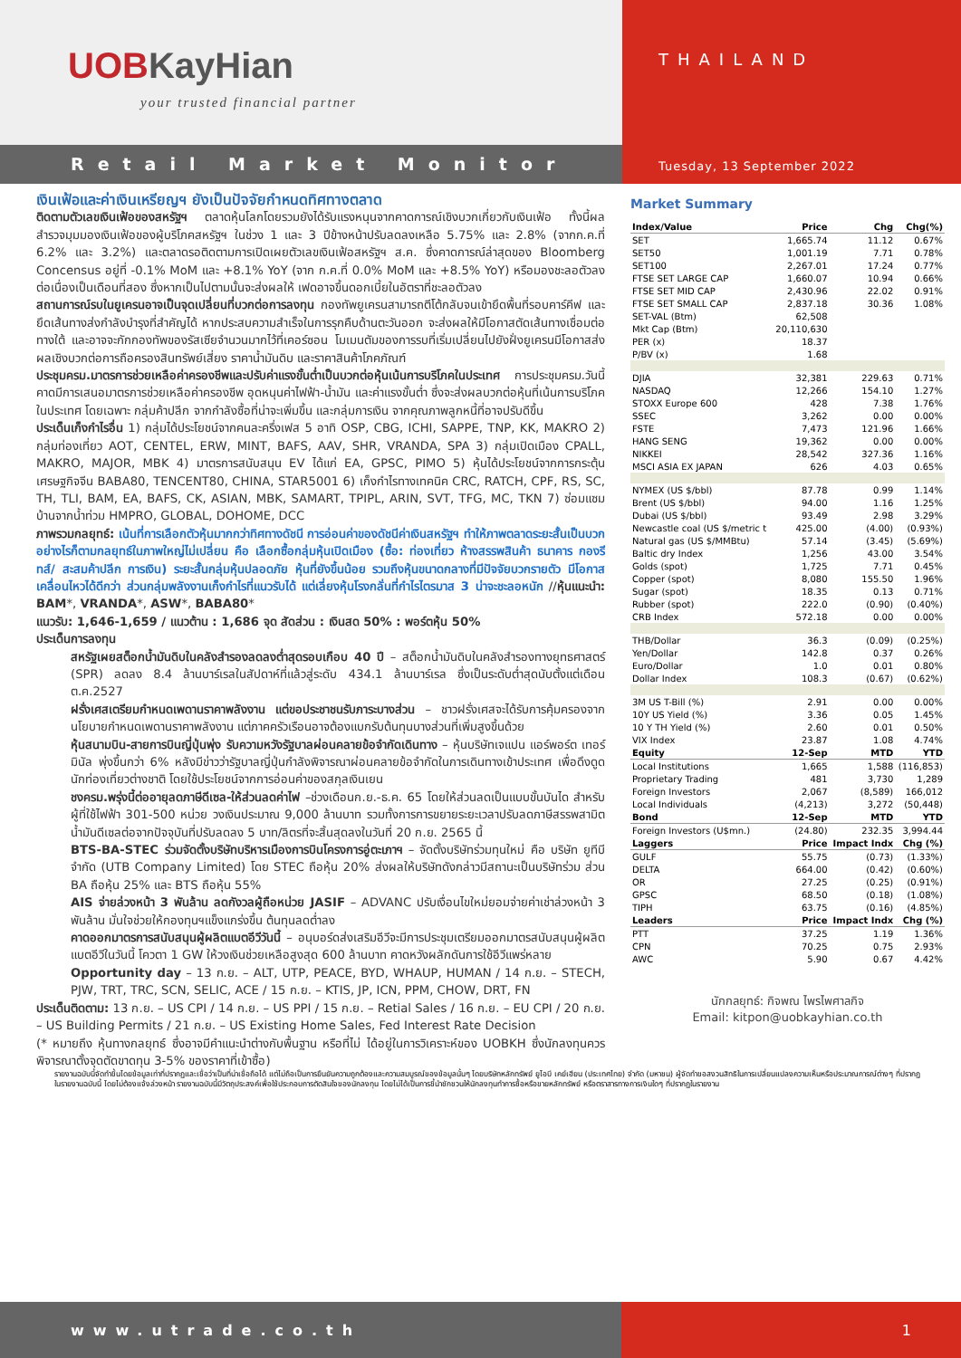UOBKayHian
your trusted financial partner
Retail Market Monitor
THAILAND
Tuesday, 13 September 2022
เงินเฟ้อและค่าเงินเหรียญฯ ยังเป็นปัจจัยกำหนดทิศทางตลาด
ติดตามตัวเลขเงินเฟ้อของสหรัฐฯ ตลาดหุ้นโลกโดยรวมยังได้รับแรงหนุนจากคาดการณ์เชิงบวกเกี่ยวกับเงินเฟ้อ ทั้งนี้ผลสำรวจมุมมองเงินเฟ้อของผู้บริโภคสหรัฐฯ ในช่วง 1 และ 3 ปีข้างหน้าปรับลดลงเหลือ 5.75% และ 2.8% (จากก.ค.ที่ 6.2% และ 3.2%) และตลาดรอติดตามการเปิดเผยตัวเลขเงินเฟ้อสหรัฐฯ ส.ค. ซึ่งคาดการณ์ล่าสุดของ Bloomberg Concensus อยู่ที่ -0.1% MoM และ +8.1% YoY (จาก ก.ค.ที่ 0.0% MoM และ +8.5% YoY) หรือมองชะลอตัวลงต่อเนื่องเป็นเดือนที่สอง ซึ่งหากเป็นไปตามนั้นจะส่งผลให้ เฟดอาจขึ้นดอกเบี้ยในอัตราที่ชะลอตัวลง
สถานการณ์รบในยูเครนอาจเป็นจุดเปลี่ยนที่บวกต่อการลงทุน กองทัพยูเครนสามารถตีโต้กลับจนเข้ายึดพื้นที่รอบคาร์คีฟ และยึดเส้นทางส่งกำลังบำรุงที่สำคัญได้ หากประสบความสำเร็จในการรุกคืบด้านตะวันออก จะส่งผลให้มีโอกาสตัดเส้นทางเชื่อมต่อทางใต้ และอาจจะกักกองทัพของรัสเซียจำนวนมากไว้ที่เคอร์ซอน โมเมนตัมของการรบที่เริ่มเปลี่ยนไปยังฝั่งยูเครนมีโอกาสส่งผลเชิงบวกต่อการถือครองสินทรัพย์เสี่ยง ราคาน้ำมันดิบ และราคาสินค้าโภคภัณฑ์
ประชุมครม.มาตรการช่วยเหลือค่าครองชีพและปรับค่าแรงขั้นต่ำเป็นบวกต่อหุ้นเน้นการบริโภคในประเทศ การประชุมครม.วันนี้ คาดมีการเสนอมาตรการช่วยเหลือค่าครองชีพ อุดหนุนค่าไฟฟ้า-น้ำมัน และค่าแรงขั้นต่ำ ซึ่งจะส่งผลบวกต่อหุ้นที่เน้นการบริโภคในประเทศ โดยเฉพาะ กลุ่มค้าปลีก จากกำลังซื้อที่น่าจะเพิ่มขึ้น และกลุ่มการเงิน จากคุณภาพลูกหนี้ที่อาจปรับดีขึ้น
ประเด็นเก็งกำไรอื่น 1) กลุ่มได้ประโยชน์จากคนละครึ่งเฟส 5 อาทิ OSP, CBG, ICHI, SAPPE, TNP, KK, MAKRO 2) กลุ่มท่องเที่ยว AOT, CENTEL, ERW, MINT, BAFS, AAV, SHR, VRANDA, SPA 3) กลุ่มเปิดเมือง CPALL, MAKRO, MAJOR, MBK 4) มาตรการสนับสนุน EV ได้แก่ EA, GPSC, PIMO 5) หุ้นได้ประโยชน์จากการกระตุ้นเศรษฐกิจจีน BABA80, TENCENT80, CHINA, STAR5001 6) เก็งกำไรทางเทคนิค CRC, RATCH, CPF, RS, SC, TH, TLI, BAM, EA, BAFS, CK, ASIAN, MBK, SAMART, TPIPL, ARIN, SVT, TFG, MC, TKN 7) ซ่อมแซมบ้านจากน้ำท่วม HMPRO, GLOBAL, DOHOME, DCC
ภาพรวมกลยุทธ์: เน้นที่การเลือกตัวหุ้นมากกว่าทิศทางดัชนี การอ่อนค่าของดัชนีค่าเงินสหรัฐฯ ทำให้ภาพตลาดระยะสั้นเป็นบวก อย่างไรก็ตามกลยุทธ์ในภาพใหญ่ไม่เปลี่ยน คือ เลือกซื้อกลุ่มหุ้นเปิดเมือง (ซื้อ: ท่องเที่ยว ห้างสรรพสินค้า ธนาคาร กองรีทส์/ สะสมค้าปลีก การเงิน) ระยะสั้นกลุ่มหุ้นปลอดภัย หุ้นที่ยังขึ้นน้อย รวมถึงหุ้นขนาดกลางที่มีปัจจัยบวกรายตัว มีโอกาสเคลื่อนไหวได้ดีกว่า ส่วนกลุ่มพลังงานเก็งกำไรที่แนวรับได้ แต่เลี่ยงหุ้นโรงกลั่นที่กำไรไตรมาส 3 น่าจะชะลอหนัก //หุ้นแนะนำ: BAM*, VRANDA*, ASW*, BABA80*
แนวรับ: 1,646-1,659 / แนวต้าน : 1,686 จุด สัดส่วน : เงินสด 50% : พอร์ตหุ้น 50%
ประเด็นการลงทุน
สหรัฐเผยสต็อกน้ำมันดิบในคลังสำรองลดลงต่ำสุดรอบเกือบ 40 ปี – สต็อกน้ำมันดิบในคลังสำรองทางยุทธศาสตร์ (SPR) ลดลง 8.4 ล้านบาร์เรลในสัปดาห์ที่แล้วสู่ระดับ 434.1 ล้านบาร์เรล ซึ่งเป็นระดับต่ำสุดนับตั้งแต่เดือนต.ค.2527
ฝรั่งเศสเตรียมกำหนดเพดานราคาพลังงาน แต่ขอประชาชนรับภาระบางส่วน – ชาวฝรั่งเศสจะได้รับการคุ้มครองจากนโยบายกำหนดเพดานราคาพลังงาน แต่ภาคครัวเรือนอาจต้องแบกรับต้นทุนบางส่วนที่เพิ่มสูงขึ้นด้วย
หุ้นสนามบิน-สายการบินญี่ปุ่นพุ่ง รับความหวังรัฐบาลผ่อนคลายข้อจำกัดเดินทาง – หุ้นบริษัทเจแปน แอร์พอร์ต เทอร์มินัล พุ่งขึ้นกว่า 6% หลังมีข่าวว่ารัฐบาลญี่ปุ่นกำลังพิจารณาผ่อนคลายข้อจำกัดในการเดินทางเข้าประเทศ เพื่อดึงดูดนักท่องเที่ยวต่างชาติ โดยใช้ประโยชน์จากการอ่อนค่าของสกุลเงินเยน
ชงครม.พรุ่งนี้ต่ออายุลดภาษีดีเซล-ให้ส่วนลดค่าไฟ –ช่วงเดือนก.ย.-ธ.ค. 65 โดยให้ส่วนลดเป็นแบบขั้นบันได สำหรับผู้ที่ใช้ไฟฟ้า 301-500 หน่วย วงเงินประมาณ 9,000 ล้านบาท รวมทั้งการการขยายระยะเวลาปรับลดภาษีสรรพสามิตน้ำมันดีเซลต่อจากปัจจุบันที่ปรับลดลง 5 บาท/ลิตรที่จะสิ้นสุดลงในวันที่ 20 ก.ย. 2565 นี้
BTS-BA-STEC ร่วมจัดตั้งบริษัทบริหารเมืองการบินโครงการอู่ตะเภาฯ – จัดตั้งบริษัทร่วมทุนใหม่ คือ บริษัท ยูทีบี จำกัด (UTB Company Limited) โดย STEC ถือหุ้น 20% ส่งผลให้บริษัทดังกล่าวมีสถานะเป็นบริษัทร่วม ส่วน BA ถือหุ้น 25% และ BTS ถือหุ้น 55%
AIS จ่ายล่วงหน้า 3 พันล้าน ลดกังวลผู้ถือหน่วย JASIF – ADVANC ปรับเงื่อนไขใหม่ยอมจ่ายค่าเช่าล่วงหน้า 3 พันล้าน มั่นใจช่วยให้กองทุนฯแข็งแกร่งขึ้น ต้นทุนลดต่ำลง
คาดออกมาตรการสนับสนุนผู้ผลิตแบตอีวีวันนี้ – อนุบอร์ดส่งเสริมอีวีจะมีการประชุมเตรียมออกมาตรสนับสนุนผู้ผลิตแบตอีวีในวันนี้ โควตา 1 GW ให้วงเงินช่วยเหลือสูงสุด 600 ล้านบาท คาดหวังผลักดันการใช้อีวีแพร่หลาย
Opportunity day – 13 ก.ย. – ALT, UTP, PEACE, BYD, WHAUP, HUMAN / 14 ก.ย. – STECH, PJW, TRT, TRC, SCN, SELIC, ACE / 15 ก.ย. – KTIS, JP, ICN, PPM, CHOW, DRT, FN
ประเด็นติดตาม: 13 ก.ย. – US CPI / 14 ก.ย. – US PPI / 15 ก.ย. – Retial Sales / 16 ก.ย. – EU CPI / 20 ก.ย. – US Building Permits / 21 ก.ย. – US Existing Home Sales, Fed Interest Rate Decision
(* หมายถึง หุ้นทางกลยุทธ์ ซึ่งอาจมีคำแนะนำต่างกับพื้นฐาน หรือที่ไม่ ได้อยู่ในการวิเคราะห์ของ UOBKH ซึ่งนักลงทุนควรพิจารณาตั้งจุดตัดขาดทุน 3-5% ของราคาที่เข้าซื้อ)
Market Summary
| Index/Value | Price | Chg | Chg(%) |
| --- | --- | --- | --- |
| SET | 1,665.74 | 11.12 | 0.67% |
| SET50 | 1,001.19 | 7.71 | 0.78% |
| SET100 | 2,267.01 | 17.24 | 0.77% |
| FTSE SET LARGE CAP | 1,660.07 | 10.94 | 0.66% |
| FTSE SET MID CAP | 2,430.96 | 22.02 | 0.91% |
| FTSE SET SMALL CAP | 2,837.18 | 30.36 | 1.08% |
| SET-VAL (Btm) | 62,508 | | |
| Mkt Cap (Btm) | 20,110,630 | | |
| PER (x) | 18.37 | | |
| P/BV (x) | 1.68 | | |
| DJIA | 32,381 | 229.63 | 0.71% |
| NASDAQ | 12,266 | 154.10 | 1.27% |
| STOXX Europe 600 | 428 | 7.38 | 1.76% |
| SSEC | 3,262 | 0.00 | 0.00% |
| FSTE | 7,473 | 121.96 | 1.66% |
| HANG SENG | 19,362 | 0.00 | 0.00% |
| NIKKEI | 28,542 | 327.36 | 1.16% |
| MSCI ASIA EX JAPAN | 626 | 4.03 | 0.65% |
| NYMEX (US $/bbl) | 87.78 | 0.99 | 1.14% |
| Brent (US $/bbl) | 94.00 | 1.16 | 1.25% |
| Dubai (US $/bbl) | 93.49 | 2.98 | 3.29% |
| Newcastle coal (US $/metric t | 425.00 | (4.00) | (0.93%) |
| Natural gas (US $/MMBtu) | 57.14 | (3.45) | (5.69%) |
| Baltic dry Index | 1,256 | 43.00 | 3.54% |
| Golds (spot) | 1,725 | 7.71 | 0.45% |
| Copper (spot) | 8,080 | 155.50 | 1.96% |
| Sugar (spot) | 18.35 | 0.13 | 0.71% |
| Rubber (spot) | 222.0 | (0.90) | (0.40%) |
| CRB Index | 572.18 | 0.00 | 0.00% |
| THB/Dollar | 36.3 | (0.09) | (0.25%) |
| Yen/Dollar | 142.8 | 0.37 | 0.26% |
| Euro/Dollar | 1.0 | 0.01 | 0.80% |
| Dollar Index | 108.3 | (0.67) | (0.62%) |
| 3M US T-Bill (%) | 2.91 | 0.00 | 0.00% |
| 10Y US Yield (%) | 3.36 | 0.05 | 1.45% |
| 10 Y TH Yield (%) | 2.60 | 0.01 | 0.50% |
| VIX Index | 23.87 | 1.08 | 4.74% |
| Equity | 12-Sep | MTD | YTD |
| Local Institutions | 1,665 | 1,588 | (116,853) |
| Proprietary Trading | 481 | 3,730 | 1,289 |
| Foreign Investors | 2,067 | (8,589) | 166,012 |
| Local Individuals | (4,213) | 3,272 | (50,448) |
| Bond | 12-Sep | MTD | YTD |
| Foreign Investors (U$mn.) | (24.80) | 232.35 | 3,994.44 |
| Laggers | Price | Impact Indx | Chg (%) |
| GULF | 55.75 | (0.73) | (1.33%) |
| DELTA | 664.00 | (0.42) | (0.60%) |
| OR | 27.25 | (0.25) | (0.91%) |
| GPSC | 68.50 | (0.18) | (1.08%) |
| TIPH | 63.75 | (0.16) | (4.85%) |
| Leaders | Price | Impact Indx | Chg (%) |
| PTT | 37.25 | 1.19 | 1.36% |
| CPN | 70.25 | 0.75 | 2.93% |
| AWC | 5.90 | 0.67 | 4.42% |
นักกลยุทธ์: กิจพณ ไพรไพศาลกิจ
Email: kitpon@uobkayhian.co.th
รายงานฉบับนี้จัดทำขึ้นโดยข้อมูลเท่าที่ปรากฏและเชื่อว่าเป็นที่น่าเชื่อถือได้ แต่ไม่ถือเป็นการยืนยันความถูกต้องและความสมบูรณ์ของข้อมูลนั้นๆ โดยบริษัทหลักทรัพย์ ยูโอบี เคย์เฮียน (ประเทศไทย) จำกัด (มหาชน) ผู้จัดทำขอสงวนสิทธิในการเปลี่ยนแปลงความเห็นหรือประมาณการณ์ต่างๆ ที่ปรากฏในรายงานฉบับนี้ โดยไม่ต้องแจ้งล่วงหน้า รายงานฉบับนี้มีวัตถุประสงค์เพื่อใช้ประกอบการตัดสินใจของนักลงทุน โดยไม่ได้เป็นการชี้นำชักชวนให้นักลงทุนทำการซื้อหรือขายหลักทรัพย์ หรือตราสารทางการเงินใดๆ ที่ปรากฏในรายงาน
www.utrade.co.th 1